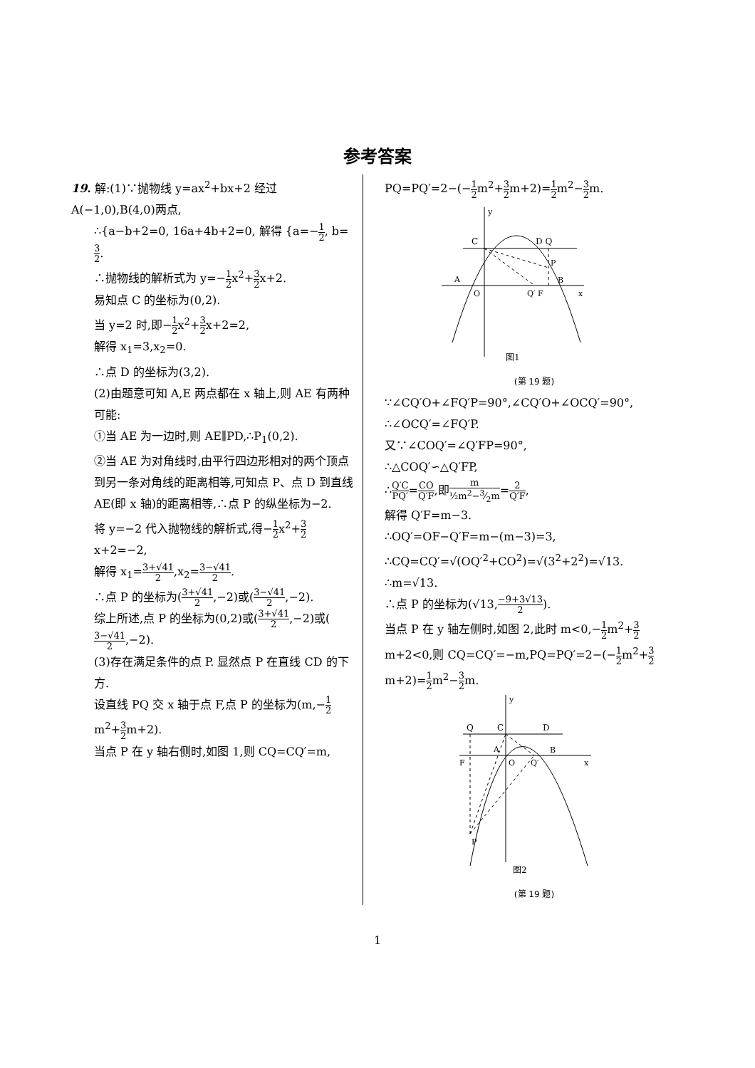参考答案
19. 解:(1)∵抛物线 y=ax<sup>2</sup>+bx+2 经过 A(−1,0),B(4,0)两点,
∴{a−b+2=0, 16a+4b+2=0, 解得 {a=−1 2, b=3 2.
∴抛物线的解析式为 y=−1 2x<sup>2</sup>+3 2x+2.
易知点 C 的坐标为(0,2).
当 y=2 时,即−1 2x<sup>2</sup>+3 2x+2=2,
解得 x<sub>1</sub>=3,x<sub>2</sub>=0.
∴点 D 的坐标为(3,2).
(2)由题意可知 A,E 两点都在 x 轴上,则 AE 有两种可能:
①当 AE 为一边时,则 AE∥PD,∴P<sub>1</sub>(0,2).
②当 AE 为对角线时,由平行四边形相对的两个顶点到另一条对角线的距离相等,可知点 P、点 D 到直线 AE(即 x 轴)的距离相等,∴点 P 的纵坐标为−2.
将 y=−2 代入抛物线的解析式,得−1 2x<sup>2</sup>+3 2x+2=−2,
解得 x<sub>1</sub>=3+√41 2,x<sub>2</sub>=3−√41 2.
∴点 P 的坐标为(3+√41 2,−2)或(3−√41 2,−2).
综上所述,点 P 的坐标为(0,2)或(3+√41 2,−2)或(3−√41 2,−2).
(3)存在满足条件的点 P. 显然点 P 在直线 CD 的下方.
设直线 PQ 交 x 轴于点 F,点 P 的坐标为(m,−1 2m<sup>2</sup>+3 2m+2).
当点 P 在 y 轴右侧时,如图 1,则 CQ=CQ′=m,
PQ=PQ′=2−(−1 2m<sup>2</sup>+3 2m+2)=1 2m<sup>2</sup>−3 2m.
y
C
D Q
P
A
B
O
Q′ F
x
图1
(第 19 题)
∵∠CQ′O+∠FQ′P=90°,∠CQ′O+∠OCQ′=90°,
∴∠OCQ′=∠FQ′P.
又∵∠COQ′=∠Q′FP=90°,
∴△COQ′∽△Q′FP,
∴Q′C PQ′=CO Q′F,即m ½m<sup>2</sup>−3⁄2m=2 Q′F,
解得 Q′F=m−3.
∴OQ′=OF−Q′F=m−(m−3)=3,
∴CQ=CQ′=√(OQ′<sup>2</sup>+CO<sup>2</sup>)=√(3<sup>2</sup>+2<sup>2</sup>)=√13.
∴m=√13.
∴点 P 的坐标为(√13,−9+3√13 2).
当点 P 在 y 轴左侧时,如图 2,此时 m<0,−1 2m<sup>2</sup>+3 2m+2<0,则 CQ=CQ′=−m,PQ=PQ′=2−(−1 2m<sup>2</sup>+3 2m+2)=1 2m<sup>2</sup>−3 2m.
y
Q
C
D
A
B
F
O
Q′
x
P
图2
(第 19 题)
1